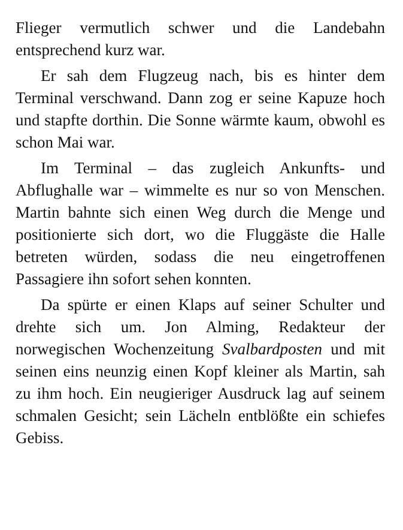Flieger vermutlich schwer und die Landebahn entsprechend kurz war.
Er sah dem Flugzeug nach, bis es hinter dem Terminal verschwand. Dann zog er seine Kapuze hoch und stapfte dorthin. Die Sonne wärmte kaum, obwohl es schon Mai war.
Im Terminal – das zugleich Ankunfts- und Abflughalle war – wimmelte es nur so von Menschen. Martin bahnte sich einen Weg durch die Menge und positionierte sich dort, wo die Fluggäste die Halle betreten würden, sodass die neu eingetroffenen Passagiere ihn sofort sehen konnten.
Da spürte er einen Klaps auf seiner Schulter und drehte sich um. Jon Alming, Redakteur der norwegischen Wochenzeitung Svalbardposten und mit seinen eins neunzig einen Kopf kleiner als Martin, sah zu ihm hoch. Ein neugieriger Ausdruck lag auf seinem schmalen Gesicht; sein Lächeln entblößte ein schiefes Gebiss.